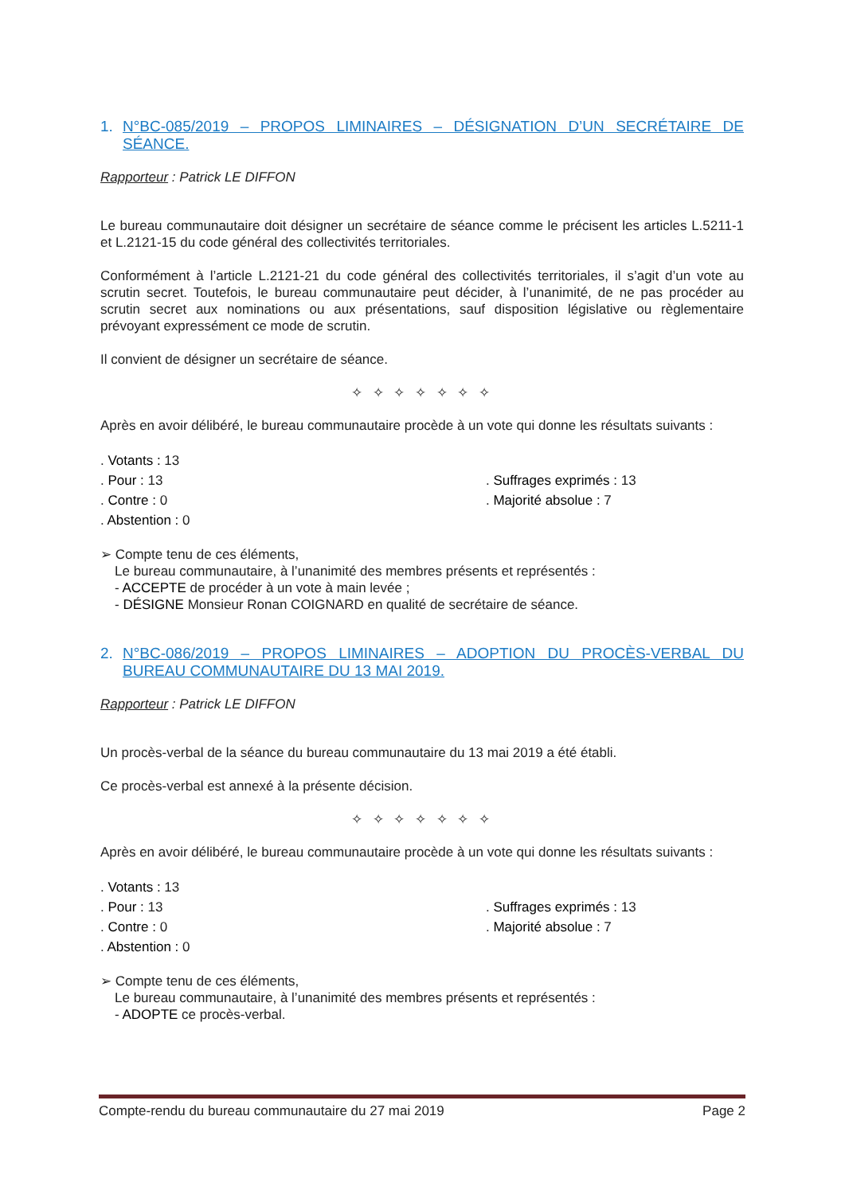1. N°BC-085/2019 – PROPOS LIMINAIRES – DÉSIGNATION D’UN SECRÉTAIRE DE SÉANCE.
Rapporteur : Patrick LE DIFFON
Le bureau communautaire doit désigner un secrétaire de séance comme le précisent les articles L.5211-1 et L.2121-15 du code général des collectivités territoriales.
Conformément à l’article L.2121-21 du code général des collectivités territoriales, il s’agit d’un vote au scrutin secret. Toutefois, le bureau communautaire peut décider, à l’unanimité, de ne pas procéder au scrutin secret aux nominations ou aux présentations, sauf disposition législative ou règlementaire prévoyant expressément ce mode de scrutin.
Il convient de désigner un secrétaire de séance.
✧ ✧ ✧ ✧ ✧ ✧ ✧
Après en avoir délibéré, le bureau communautaire procède à un vote qui donne les résultats suivants :
. Votants : 13
. Pour : 13
. Suffrages exprimés : 13
. Contre : 0
. Majorité absolue : 7
. Abstention : 0
➢ Compte tenu de ces éléments,
Le bureau communautaire, à l’unanimité des membres présents et représentés :
- ACCEPTE de procéder à un vote à main levée ;
- DÉSIGNE Monsieur Ronan COIGNARD en qualité de secrétaire de séance.
2. N°BC-086/2019 – PROPOS LIMINAIRES – ADOPTION DU PROCÈS-VERBAL DU BUREAU COMMUNAUTAIRE DU 13 MAI 2019.
Rapporteur : Patrick LE DIFFON
Un procès-verbal de la séance du bureau communautaire du 13 mai 2019 a été établi.
Ce procès-verbal est annexé à la présente décision.
✧ ✧ ✧ ✧ ✧ ✧ ✧
Après en avoir délibéré, le bureau communautaire procède à un vote qui donne les résultats suivants :
. Votants : 13
. Pour : 13
. Suffrages exprimés : 13
. Contre : 0
. Majorité absolue : 7
. Abstention : 0
➢ Compte tenu de ces éléments,
Le bureau communautaire, à l’unanimité des membres présents et représentés :
- ADOPTE ce procès-verbal.
Compte-rendu du bureau communautaire du 27 mai 2019 Page 2